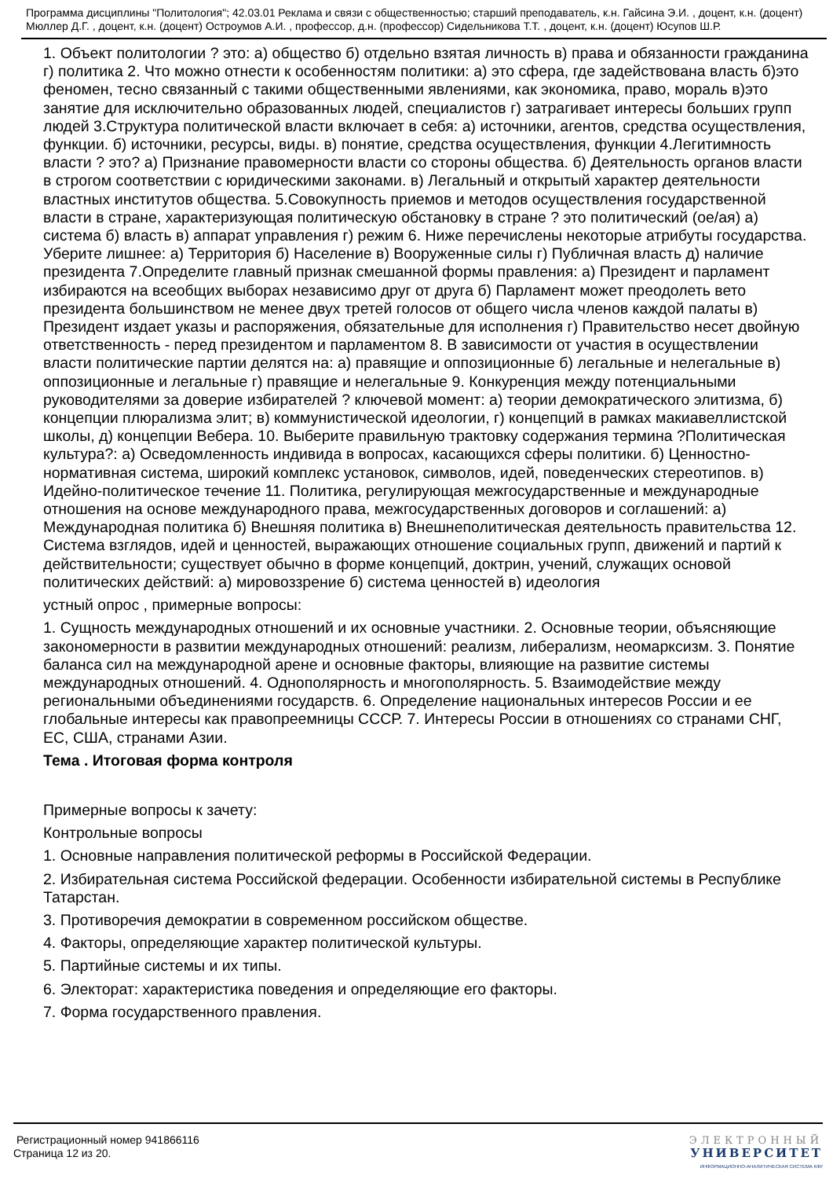Программа дисциплины "Политология"; 42.03.01 Реклама и связи с общественностью; старший преподаватель, к.н. Гайсина Э.И. , доцент, к.н. (доцент) Мюллер Д.Г. , доцент, к.н. (доцент) Остроумов А.И. , профессор, д.н. (профессор) Сидельникова Т.Т. , доцент, к.н. (доцент) Юсупов Ш.Р.
1. Объект политологии ? это: а) общество б) отдельно взятая личность в) права и обязанности гражданина г) политика 2. Что можно отнести к особенностям политики: а) это сфера, где задействована власть б)это феномен, тесно связанный с такими общественными явлениями, как экономика, право, мораль в)это занятие для исключительно образованных людей, специалистов г) затрагивает интересы больших групп людей 3.Структура политической власти включает в себя: а) источники, агентов, средства осуществления, функции. б) источники, ресурсы, виды. в) понятие, средства осуществления, функции 4.Легитимность власти ? это? а) Признание правомерности власти со стороны общества. б) Деятельность органов власти в строгом соответствии с юридическими законами. в) Легальный и открытый характер деятельности властных институтов общества. 5.Совокупность приемов и методов осуществления государственной власти в стране, характеризующая политическую обстановку в стране ? это политический (ое/ая) а) система б) власть в) аппарат управления г) режим 6. Ниже перечислены некоторые атрибуты государства. Уберите лишнее: а) Территория б) Население в) Вооруженные силы г) Публичная власть д) наличие президента 7.Определите главный признак смешанной формы правления: а) Президент и парламент избираются на всеобщих выборах независимо друг от друга б) Парламент может преодолеть вето президента большинством не менее двух третей голосов от общего числа членов каждой палаты в) Президент издает указы и распоряжения, обязательные для исполнения г) Правительство несет двойную ответственность - перед президентом и парламентом 8. В зависимости от участия в осуществлении власти политические партии делятся на: а) правящие и оппозиционные б) легальные и нелегальные в) оппозиционные и легальные г) правящие и нелегальные 9. Конкуренция между потенциальными руководителями за доверие избирателей ? ключевой момент: а) теории демократического элитизма, б) концепции плюрализма элит; в) коммунистической идеологии, г) концепций в рамках макиавеллистской школы, д) концепции Вебера. 10. Выберите правильную трактовку содержания термина ?Политическая культура?: а) Осведомленность индивида в вопросах, касающихся сферы политики. б) Ценностно-нормативная система, широкий комплекс установок, символов, идей, поведенческих стереотипов. в) Идейно-политическое течение 11. Политика, регулирующая межгосударственные и международные отношения на основе международного права, межгосударственных договоров и соглашений: а) Международная политика б) Внешняя политика в) Внешнеполитическая деятельность правительства 12. Система взглядов, идей и ценностей, выражающих отношение социальных групп, движений и партий к действительности; существует обычно в форме концепций, доктрин, учений, служащих основой политических действий: а) мировоззрение б) система ценностей в) идеология
устный опрос , примерные вопросы:
1. Сущность международных отношений и их основные участники. 2. Основные теории, объясняющие закономерности в развитии международных отношений: реализм, либерализм, неомарксизм. 3. Понятие баланса сил на международной арене и основные факторы, влияющие на развитие системы международных отношений. 4. Однополярность и многополярность. 5. Взаимодействие между региональными объединениями государств. 6. Определение национальных интересов России и ее глобальные интересы как правопреемницы СССР. 7. Интересы России в отношениях со странами СНГ, ЕС, США, странами Азии.
Тема . Итоговая форма контроля
Примерные вопросы к зачету:
Контрольные вопросы
1. Основные направления политической реформы в Российской Федерации.
2. Избирательная система Российской федерации. Особенности избирательной системы в Республике Татарстан.
3. Противоречия демократии в современном российском обществе.
4. Факторы, определяющие характер политической культуры.
5. Партийные системы и их типы.
6. Электорат: характеристика поведения и определяющие его факторы.
7. Форма государственного правления.
Регистрационный номер 941866116
Страница 12 из 20.
ЭЛЕКТРОННЫЙ
УНИВЕРСИТЕТ
ИНФОРМАЦИОННО-АНАЛИТИЧЕСКАЯ СИСТЕМА КФУ